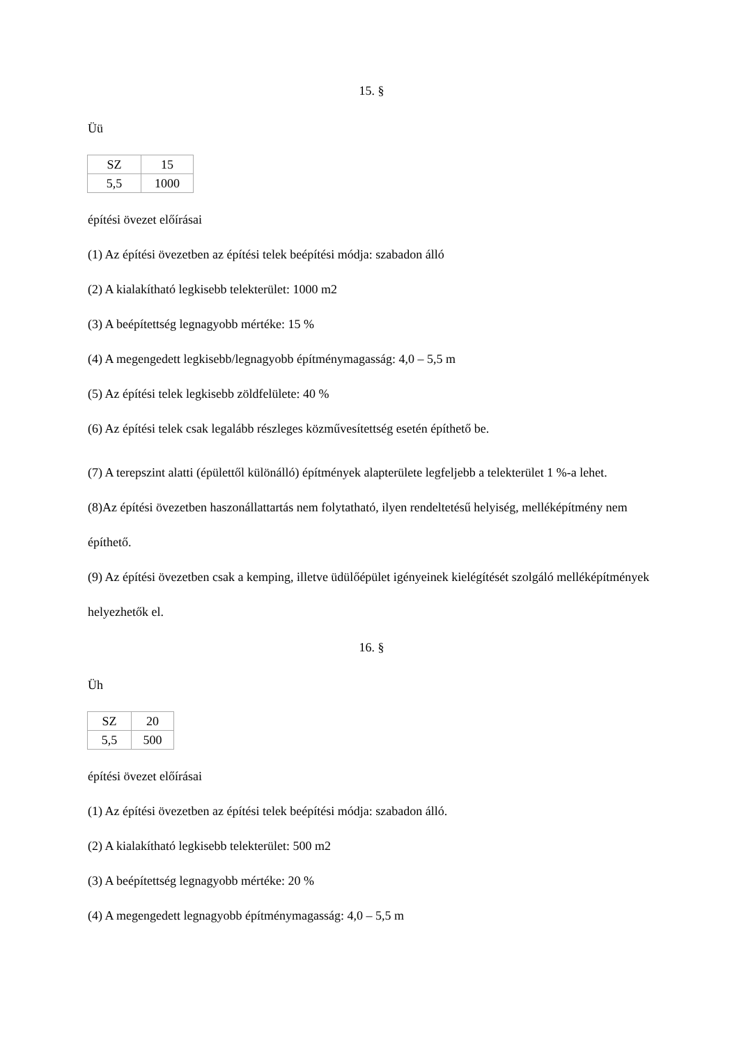15. §
Üü
| SZ | 15 |
| 5,5 | 1000 |
építési övezet előírásai
(1) Az építési övezetben az építési telek beépítési módja: szabadon álló
(2) A kialakítható legkisebb telekterület: 1000 m2
(3) A beépítettség legnagyobb mértéke: 15 %
(4) A megengedett legkisebb/legnagyobb építménymagasság: 4,0 – 5,5 m
(5) Az építési telek legkisebb zöldfelülete: 40 %
(6) Az építési telek csak legalább részleges közművesítettség esetén építhető be.
(7) A terepszint alatti (épülettől különálló) építmények alapterülete legfeljebb a telekterület 1 %-a lehet.
(8)Az építési övezetben haszonállattartás nem folytatható, ilyen rendeltetésű helyiség, melléképítmény nem építhető.
(9) Az építési övezetben csak a kemping, illetve üdülőépület igényeinek kielégítését szolgáló melléképítmények helyezhetők el.
16. §
Üh
| SZ | 20 |
| 5,5 | 500 |
építési övezet előírásai
(1) Az építési övezetben az építési telek beépítési módja: szabadon álló.
(2) A kialakítható legkisebb telekterület: 500 m2
(3) A beépítettség legnagyobb mértéke: 20 %
(4) A megengedett legnagyobb építménymagasság: 4,0 – 5,5 m